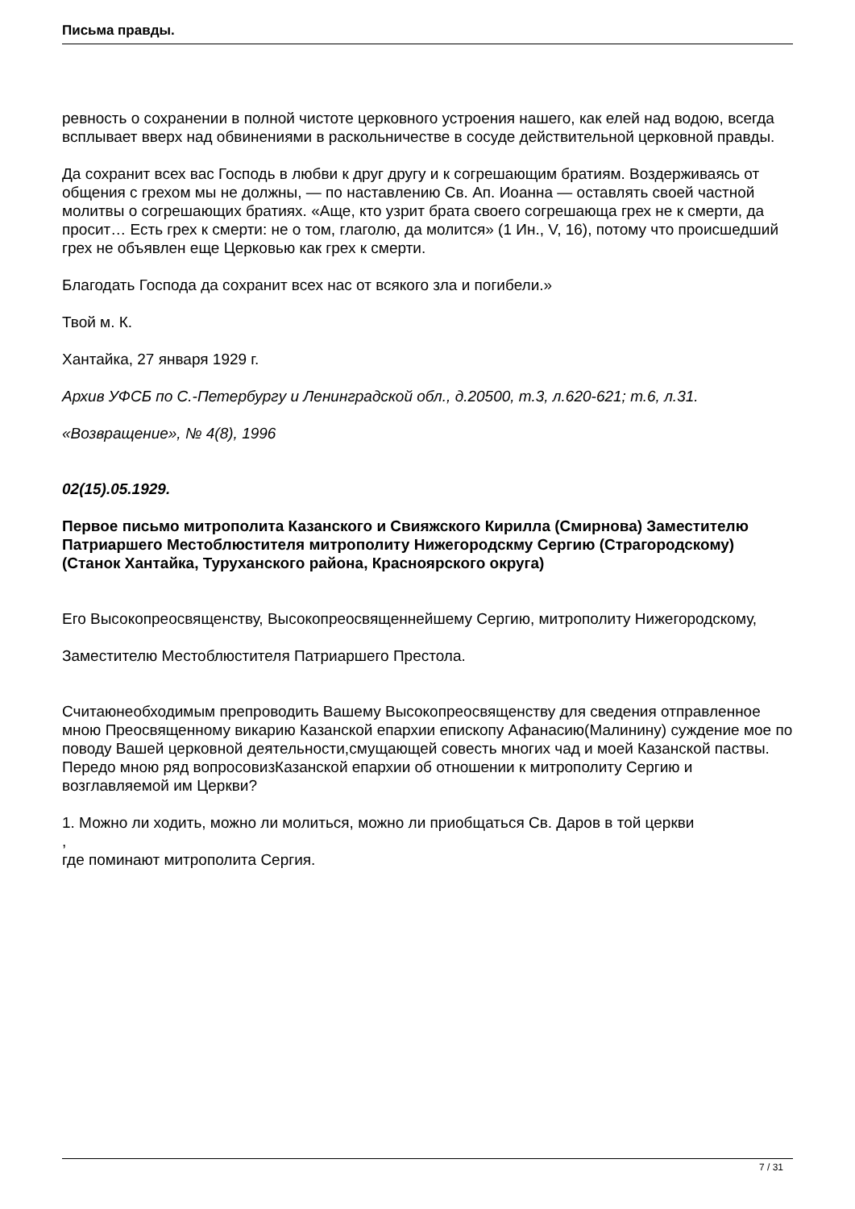Письма правды.
ревность о сохранении в полной чистоте церковного устроения нашего, как елей над водою, всегда всплывает вверх над обвинениями в раскольничестве в сосуде действительной церковной правды.
Да сохранит всех вас Господь в любви к друг другу и к согрешающим братиям. Воздерживаясь от общения с грехом мы не должны, — по наставлению Св. Ап. Иоанна — оставлять своей частной молитвы о согрешающих братиях. «Аще, кто узрит брата своего согрешающа грех не к смерти, да просит… Есть грех к смерти: не о том, глаголю, да молится» (1 Ин., V, 16), потому что происшедший грех не объявлен еще Церковью как грех к смерти.
Благодать Господа да сохранит всех нас от всякого зла и погибели.»
Твой м. К.
Хантайка, 27 января 1929 г.
Архив УФСБ по С.-Петербургу и Ленинградской обл., д.20500, т.3, л.620-621; т.6, л.31.
«Возвращение», № 4(8), 1996
02(15).05.1929.
Первое письмо митрополита Казанского и Свияжского Кирилла (Смирнова) Заместителю Патриаршего Местоблюстителя митрополиту Нижегородскму Сергию (Страгородскому) (Станок Хантайка, Туруханского района, Красноярского округа)
Его Высокопреосвященству, Высокопреосвященнейшему Сергию, митрополиту Нижегородскому,
Заместителю Местоблюстителя Патриаршего Престола.
Считаюнеобходимым препроводить Вашему Высокопреосвященству для сведения отправленное мною Преосвященному викарию Казанской епархии епископу Афанасию(Малинину) суждение мое по поводу Вашей церковной деятельности,смущающей совесть многих чад и моей Казанской паствы. Передо мною ряд вопросовизКазанской епархии об отношении к митрополиту Сергию и возглавляемой им Церкви?
1. Можно ли ходить, можно ли молиться, можно ли приобщаться Св. Даров в той церкви
,
где поминают митрополита Сергия.
7 / 31